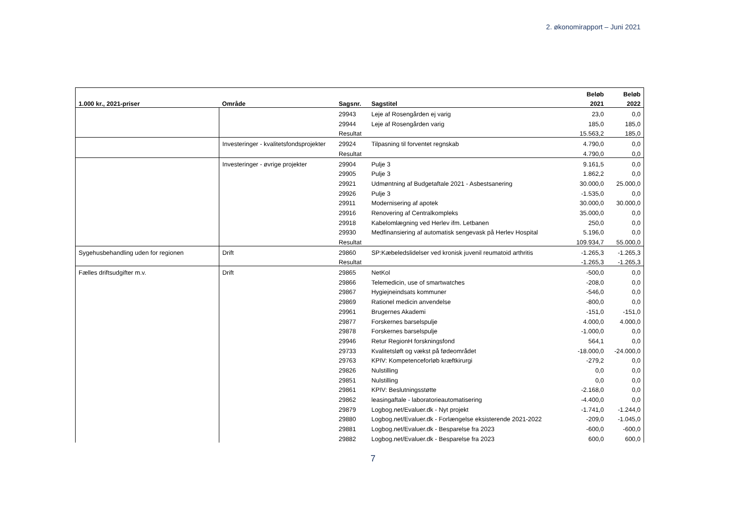2. økonomirapport – Juni 2021
| | | | | Beløb | Beløb |
| --- | --- | --- | --- | --- | --- |
| 1.000 kr., 2021-priser | Område | Sagsnr. | Sagstitel | 2021 | 2022 |
| | | 29943 | Leje af Rosengården ej varig | 23,0 | 0,0 |
| | | 29944 | Leje af Rosengården varig | 185,0 | 185,0 |
| | | Resultat | | 15.563,2 | 185,0 |
| | Investeringer - kvalitetsfondsprojekter | 29924 | Tilpasning til forventet regnskab | 4.790,0 | 0,0 |
| | | Resultat | | 4.790,0 | 0,0 |
| | Investeringer - øvrige projekter | 29904 | Pulje 3 | 9.161,5 | 0,0 |
| | | 29905 | Pulje 3 | 1.862,2 | 0,0 |
| | | 29921 | Udmøntning af Budgetaftale 2021 - Asbestsanering | 30.000,0 | 25.000,0 |
| | | 29926 | Pulje 3 | -1.535,0 | 0,0 |
| | | 29911 | Modernisering af apotek | 30.000,0 | 30.000,0 |
| | | 29916 | Renovering af Centralkompleks | 35.000,0 | 0,0 |
| | | 29918 | Kabelomlægning ved Herlev ifm. Letbanen | 250,0 | 0,0 |
| | | 29930 | Medfinansiering af automatisk sengevask på Herlev Hospital | 5.196,0 | 0,0 |
| | | Resultat | | 109.934,7 | 55.000,0 |
| Sygehusbehandling uden for regionen | Drift | 29860 | SP:Kæbeledslidelser ved kronisk juvenil reumatoid arthritis | -1.265,3 | -1.265,3 |
| | | Resultat | | -1.265,3 | -1.265,3 |
| Fælles driftsudgifter m.v. | Drift | 29865 | NetKol | -500,0 | 0,0 |
| | | 29866 | Telemedicin, use of smartwatches | -208,0 | 0,0 |
| | | 29867 | Hygiejneindsats kommuner | -546,0 | 0,0 |
| | | 29869 | Rationel medicin anvendelse | -800,0 | 0,0 |
| | | 29961 | Brugernes Akademi | -151,0 | -151,0 |
| | | 29877 | Forskernes barselspulje | 4.000,0 | 4.000,0 |
| | | 29878 | Forskernes barselspulje | -1.000,0 | 0,0 |
| | | 29946 | Retur RegionH forskningsfond | 564,1 | 0,0 |
| | | 29733 | Kvalitetsløft og vækst på fødeområdet | -18.000,0 | -24.000,0 |
| | | 29763 | KPIV: Kompetenceforløb kræftkirurgi | -279,2 | 0,0 |
| | | 29826 | Nulstilling | 0,0 | 0,0 |
| | | 29851 | Nulstilling | 0,0 | 0,0 |
| | | 29861 | KPIV: Beslutningsstøtte | -2.168,0 | 0,0 |
| | | 29862 | leasingaftale - laboratorieautomatisering | -4.400,0 | 0,0 |
| | | 29879 | Logbog.net/Evaluer.dk - Nyt projekt | -1.741,0 | -1.244,0 |
| | | 29880 | Logbog.net/Evaluer.dk - Forlængelse eksisterende 2021-2022 | -209,0 | -1.045,0 |
| | | 29881 | Logbog.net/Evaluer.dk - Besparelse fra 2023 | -600,0 | -600,0 |
| | | 29882 | Logbog.net/Evaluer.dk - Besparelse fra 2023 | 600,0 | 600,0 |
7